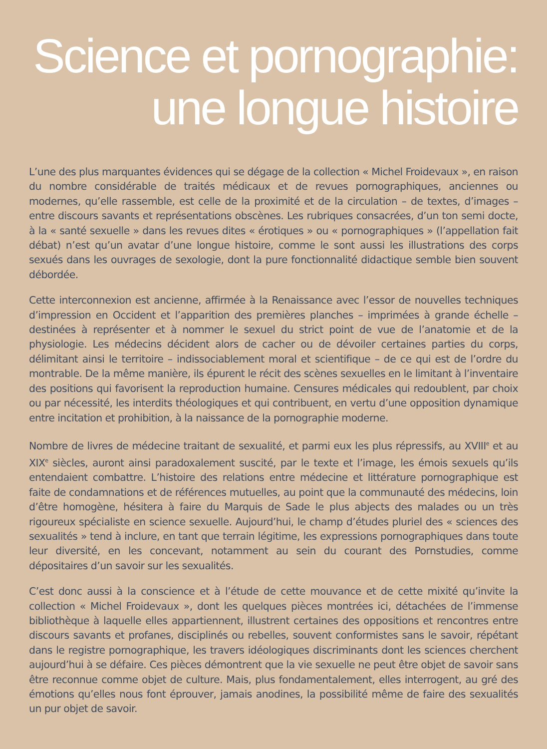Science et pornographie:
une longue histoire
L’une des plus marquantes évidences qui se dégage de la collection « Michel Froidevaux », en raison du nombre considérable de traités médicaux et de revues pornographiques, anciennes ou modernes, qu’elle rassemble, est celle de la proximité et de la circulation – de textes, d’images – entre discours savants et représentations obscènes. Les rubriques consacrées, d’un ton semi docte, à la « santé sexuelle » dans les revues dites « érotiques » ou « pornographiques » (l’appellation fait débat) n’est qu’un avatar d’une longue histoire, comme le sont aussi les illustrations des corps sexués dans les ouvrages de sexologie, dont la pure fonctionnalité didactique semble bien souvent débordée.
Cette interconnexion est ancienne, affirmée à la Renaissance avec l’essor de nouvelles techniques d’impression en Occident et l’apparition des premières planches – imprimées à grande échelle – destinées à représenter et à nommer le sexuel du strict point de vue de l’anatomie et de la physiologie. Les médecins décident alors de cacher ou de dévoiler certaines parties du corps, délimitant ainsi le territoire – indissociablement moral et scientifique – de ce qui est de l’ordre du montrable. De la même manière, ils épurent le récit des scènes sexuelles en le limitant à l’inventaire des positions qui favorisent la reproduction humaine. Censures médicales qui redoublent, par choix ou par nécessité, les interdits théologiques et qui contribuent, en vertu d’une opposition dynamique entre incitation et prohibition, à la naissance de la pornographie moderne.
Nombre de livres de médecine traitant de sexualité, et parmi eux les plus répressifs, au XVIII<sup>e</sup> et au XIX<sup>e</sup> siècles, auront ainsi paradoxalement suscité, par le texte et l’image, les émois sexuels qu’ils entendaient combattre. L’histoire des relations entre médecine et littérature pornographique est faite de condamnations et de références mutuelles, au point que la communauté des médecins, loin d’être homogène, hésitera à faire du Marquis de Sade le plus abjects des malades ou un très rigoureux spécialiste en science sexuelle. Aujourd’hui, le champ d’études pluriel des « sciences des sexualités » tend à inclure, en tant que terrain légitime, les expressions pornographiques dans toute leur diversité, en les concevant, notamment au sein du courant des Pornstudies, comme dépositaires d’un savoir sur les sexualités.
C’est donc aussi à la conscience et à l’étude de cette mouvance et de cette mixité qu’invite la collection « Michel Froidevaux », dont les quelques pièces montrées ici, détachées de l’immense bibliothèque à laquelle elles appartiennent, illustrent certaines des oppositions et rencontres entre discours savants et profanes, disciplinés ou rebelles, souvent conformistes sans le savoir, répétant dans le registre pornographique, les travers idéologiques discriminants dont les sciences cherchent aujourd’hui à se défaire. Ces pièces démontrent que la vie sexuelle ne peut être objet de savoir sans être reconnue comme objet de culture. Mais, plus fondamentalement, elles interrogent, au gré des émotions qu’elles nous font éprouver, jamais anodines, la possibilité même de faire des sexualités un pur objet de savoir.